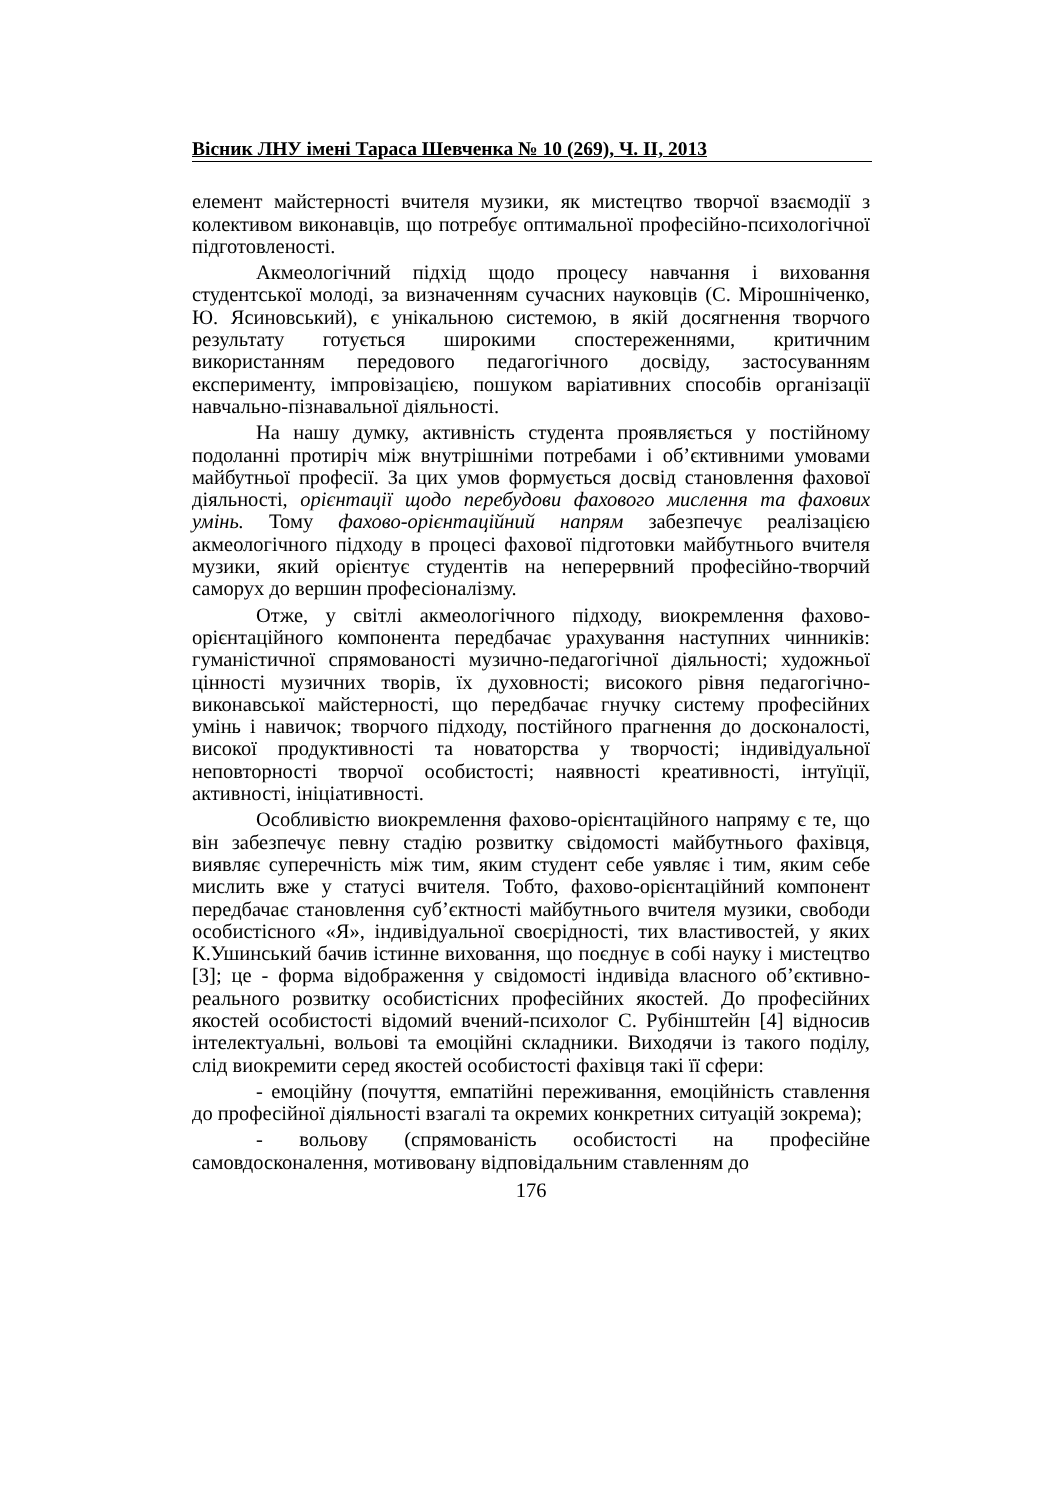Вісник ЛНУ імені Тараса Шевченка № 10 (269), Ч. ІІ, 2013
елемент майстерності вчителя музики, як мистецтво творчої взаємодії з колективом виконавців, що потребує оптимальної професійно-психологічної підготовленості.
Акмеологічний підхід щодо процесу навчання і виховання студентської молоді, за визначенням сучасних науковців (С. Мірошніченко, Ю. Ясиновський), є унікальною системою, в якій досягнення творчого результату готується широкими спостереженнями, критичним використанням передового педагогічного досвіду, застосуванням експерименту, імпровізацією, пошуком варіативних способів організації навчально-пізнавальної діяльності.
На нашу думку, активність студента проявляється у постійному подоланні протиріч між внутрішніми потребами і об’єктивними умовами майбутньої професії. За цих умов формується досвід становлення фахової діяльності, орієнтації щодо перебудови фахового мислення та фахових умінь. Тому фахово-орієнтаційний напрям забезпечує реалізацією акмеологічного підходу в процесі фахової підготовки майбутнього вчителя музики, який орієнтує студентів на неперервний професійно-творчий саморух до вершин професіоналізму.
Отже, у світлі акмеологічного підходу, виокремлення фахово-орієнтаційного компонента передбачає урахування наступних чинників: гуманістичної спрямованості музично-педагогічної діяльності; художньої цінності музичних творів, їх духовності; високого рівня педагогічно-виконавської майстерності, що передбачає гнучку систему професійних умінь і навичок; творчого підходу, постійного прагнення до досконалості, високої продуктивності та новаторства у творчості; індивідуальної неповторності творчої особистості; наявності креативності, інтуїції, активності, ініціативності.
Особливістю виокремлення фахово-орієнтаційного напряму є те, що він забезпечує певну стадію розвитку свідомості майбутнього фахівця, виявляє суперечність між тим, яким студент себе уявляє і тим, яким себе мислить вже у статусі вчителя. Тобто, фахово-орієнтаційний компонент передбачає становлення суб’єктності майбутнього вчителя музики, свободи особистісного «Я», індивідуальної своєрідності, тих властивостей, у яких К.Ушинський бачив істинне виховання, що поєднує в собі науку і мистецтво [3]; це - форма відображення у свідомості індивіда власного об’єктивно-реального розвитку особистісних професійних якостей. До професійних якостей особистості відомий вчений-психолог С. Рубінштейн [4] відносив інтелектуальні, вольові та емоційні складники. Виходячи із такого поділу, слід виокремити серед якостей особистості фахівця такі її сфери:
- емоційну (почуття, емпатійні переживання, емоційність ставлення до професійної діяльності взагалі та окремих конкретних ситуацій зокрема);
- вольову (спрямованість особистості на професійне самовдосконалення, мотивовану відповідальним ставленням до
176